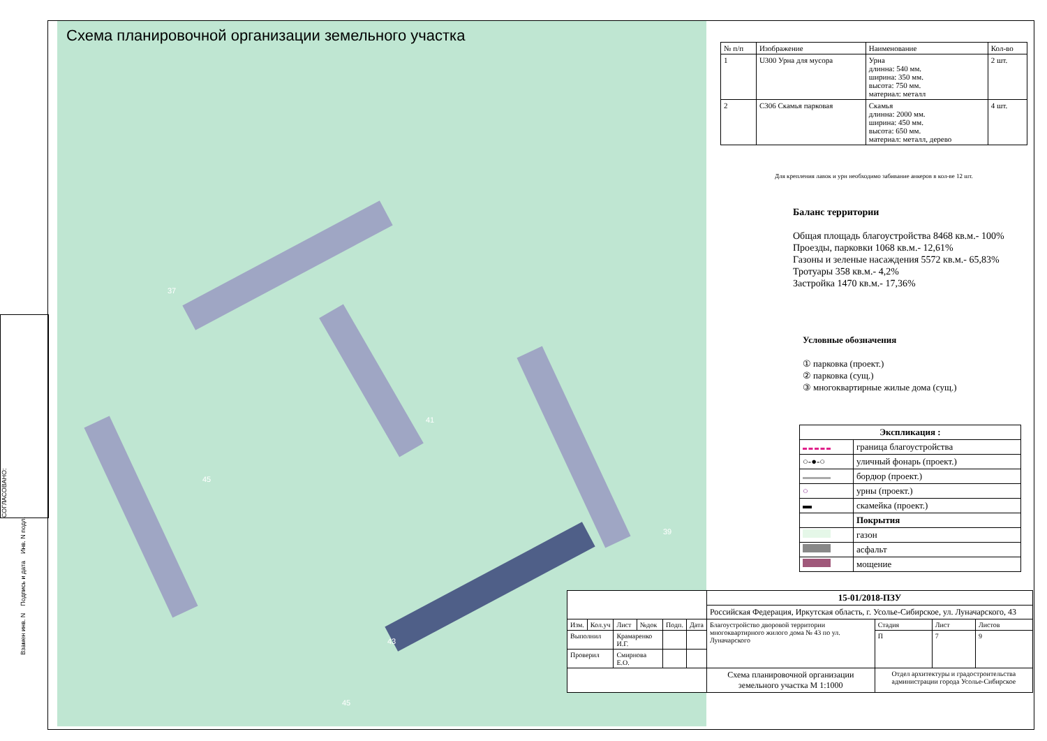Схема планировочной организации земельного участка
СОГЛАСОВАНО:
Взамен инв. N Подпись и дата Инв. N подл.
37
41
45
39
43
45
| № п/п | Изображение | Наименование | Кол-во |
| --- | --- | --- | --- |
| 1 | U300 Урна для мусора | Урна длинна: 540 мм. ширина: 350 мм. высота: 750 мм. материал: металл | 2 шт. |
| 2 | C306 Скамья парковая | Скамья длинна: 2000 мм. ширина: 450 мм. высота: 650 мм. материал: металл, дерево | 4 шт. |
Для крепления лавок и урн необходимо забивание анкеров в кол-ве 12 шт.
Баланс территории
Общая площадь благоустройства 8468 кв.м.- 100%
Проезды, парковки 1068 кв.м.- 12,61%
Газоны и зеленые насаждения 5572 кв.м.- 65,83%
Тротуары 358 кв.м.- 4,2%
Застройка 1470 кв.м.- 17,36%
Условные обозначения
① парковка (проект.)
② парковка (сущ.)
③ многоквартирные жилые дома (сущ.)
| Экспликация : | |
| | граница благоустройства |
| ○-●-○ | уличный фонарь (проект.) |
| | бордюр (проект.) |
| ○ | урны (проект.) |
| ▬ | скамейка (проект.) |
| | Покрытия |
| | газон |
| | асфальт |
| | мощение |
| | | | | | | 15-01/2018-ПЗУ | | | |
| | | | | | | Российская Федерация, Иркутская область, г. Усолье-Сибирское, ул. Луначарского, 43 | | | |
| Изм. | Кол.уч | Лист | №док | Подп. | Дата | Благоустройство дворовой территории многоквартирного жилого дома № 43 по ул. Луначарского | Стадия | Лист | Листов |
| Выполнил | | Крамаренко И.Г. | | | | | П | 7 | 9 |
| Проверил | | Смирнова Е.О. | | | | | | | |
| | | | | | | Схема планировочной организации земельного участка М 1:1000 | Отдел архитектуры и градостроительства администрации города Усолье-Сибирское | | |